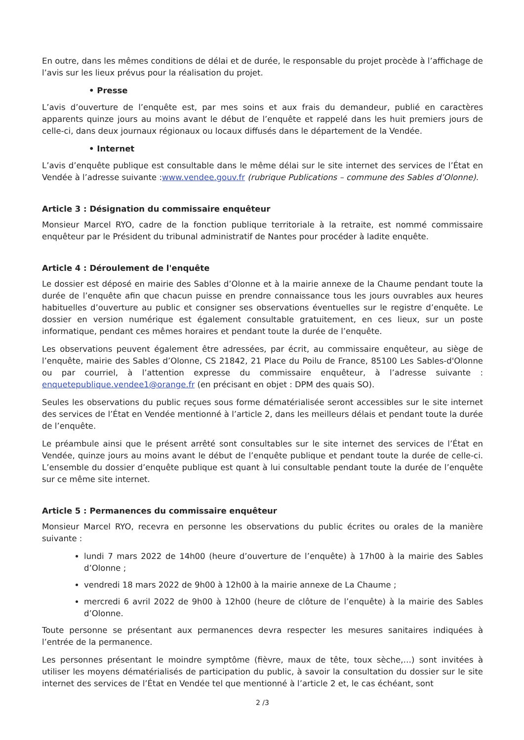En outre, dans les mêmes conditions de délai et de durée, le responsable du projet procède à l’affichage de l’avis sur les lieux prévus pour la réalisation du projet.
• Presse
L’avis d’ouverture de l’enquête est, par mes soins et aux frais du demandeur, publié en caractères apparents quinze jours au moins avant le début de l’enquête et rappelé dans les huit premiers jours de celle-ci, dans deux journaux régionaux ou locaux diffusés dans le département de la Vendée.
• Internet
L’avis d’enquête publique est consultable dans le même délai sur le site internet des services de l’État en Vendée à l’adresse suivante :www.vendee.gouv.fr (rubrique Publications – commune des Sables d’Olonne).
Article 3 : Désignation du commissaire enquêteur
Monsieur Marcel RYO, cadre de la fonction publique territoriale à la retraite, est nommé commissaire enquêteur par le Président du tribunal administratif de Nantes pour procéder à ladite enquête.
Article 4 : Déroulement de l'enquête
Le dossier est déposé en mairie des Sables d’Olonne et à la mairie annexe de la Chaume pendant toute la durée de l’enquête afin que chacun puisse en prendre connaissance tous les jours ouvrables aux heures habituelles d’ouverture au public et consigner ses observations éventuelles sur le registre d’enquête. Le dossier en version numérique est également consultable gratuitement, en ces lieux, sur un poste informatique, pendant ces mêmes horaires et pendant toute la durée de l’enquête.
Les observations peuvent également être adressées, par écrit, au commissaire enquêteur, au siège de l’enquête, mairie des Sables d’Olonne, CS 21842, 21 Place du Poilu de France, 85100 Les Sables-d'Olonne ou par courriel, à l’attention expresse du commissaire enquêteur, à l’adresse suivante : enquetepublique.vendee1@orange.fr (en précisant en objet : DPM des quais SO).
Seules les observations du public reçues sous forme dématérialisée seront accessibles sur le site internet des services de l’État en Vendée mentionné à l’article 2, dans les meilleurs délais et pendant toute la durée de l’enquête.
Le préambule ainsi que le présent arrêté sont consultables sur le site internet des services de l’État en Vendée, quinze jours au moins avant le début de l’enquête publique et pendant toute la durée de celle-ci. L’ensemble du dossier d’enquête publique est quant à lui consultable pendant toute la durée de l’enquête sur ce même site internet.
Article 5 : Permanences du commissaire enquêteur
Monsieur Marcel RYO, recevra en personne les observations du public écrites ou orales de la manière suivante :
lundi 7 mars 2022 de 14h00 (heure d’ouverture de l’enquête) à 17h00 à la mairie des Sables d’Olonne ;
vendredi 18 mars 2022 de 9h00 à 12h00 à la mairie annexe de La Chaume ;
mercredi 6 avril 2022 de 9h00 à 12h00 (heure de clôture de l’enquête) à la mairie des Sables d’Olonne.
Toute personne se présentant aux permanences devra respecter les mesures sanitaires indiquées à l’entrée de la permanence.
Les personnes présentant le moindre symptôme (fièvre, maux de tête, toux sèche,…) sont invitées à utiliser les moyens dématérialisés de participation du public, à savoir la consultation du dossier sur le site internet des services de l’État en Vendée tel que mentionné à l’article 2 et, le cas échéant, sont
2 /3